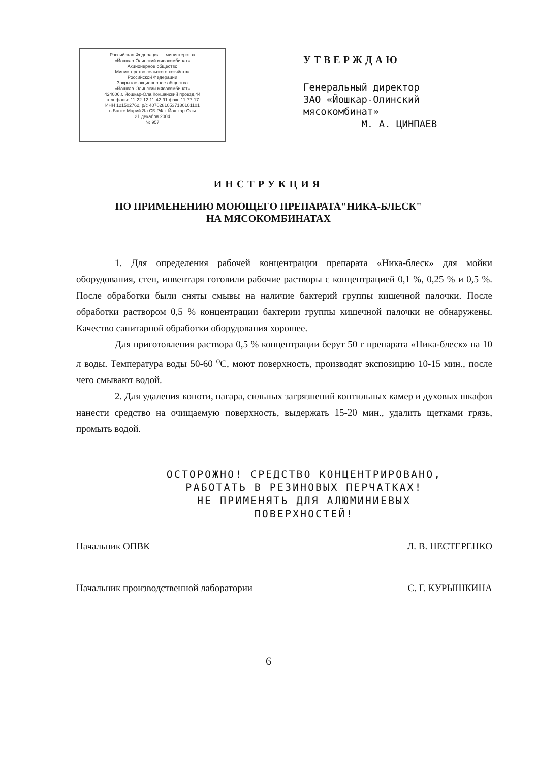Российская Федерация ... министерства
«Йошкар-Олинский мясокомбинат»
Акционерное общество
Министерство сельского хозяйства
Российской Федерации
Закрытое акционерное общество
«Йошкар-Олинский мясокомбинат»
424006,г. Йошкар-Ола,Кокшайский проезд,44
телефоны: 11-22-12,11-42-91 факс:11-77-17
ИНН 121502762, р/с 40702810537180101101
в Банке Марий Эл СБ РФ г. Йошкар-Олы
21 декабря 2004
№ 957
УТВЕРЖДАЮ
Генеральный директор
ЗАО «Йошкар-Олинский
мясокомбинат»
М. А. ЦИНПАЕВ
ИНСТРУКЦИЯ
ПО ПРИМЕНЕНИЮ МОЮЩЕГО ПРЕПАРАТА"НИКА-БЛЕСК"
НА МЯСОКОМБИНАТАХ
1. Для определения рабочей концентрации препарата «Ника-блеск» для мойки оборудования, стен, инвентаря готовили рабочие растворы с концентрацией 0,1 %, 0,25 % и 0,5 %. После обработки были сняты смывы на наличие бактерий группы кишечной палочки. После обработки раствором 0,5 % концентрации бактерии группы кишечной палочки не обнаружены. Качество санитарной обработки оборудования хорошее.
Для приготовления раствора 0,5 % концентрации берут 50 г препарата «Ника-блеск» на 10 л воды. Температура воды 50-60 <sup>о</sup>С, моют поверхность, производят экспозицию 10-15 мин., после чего смывают водой.
2. Для удаления копоти, нагара, сильных загрязнений коптильных камер и духовых шкафов нанести средство на очищаемую поверхность, выдержать 15-20 мин., удалить щетками грязь, промыть водой.
ОСТОРОЖНО! СРЕДСТВО КОНЦЕНТРИРОВАНО,
РАБОТАТЬ В РЕЗИНОВЫХ ПЕРЧАТКАХ!
НЕ ПРИМЕНЯТЬ ДЛЯ АЛЮМИНИЕВЫХ
ПОВЕРХНОСТЕЙ!
Начальник ОПВК Л. В. НЕСТЕРЕНКО
Начальник производственной лаборатории С. Г. КУРЫШКИНА
6